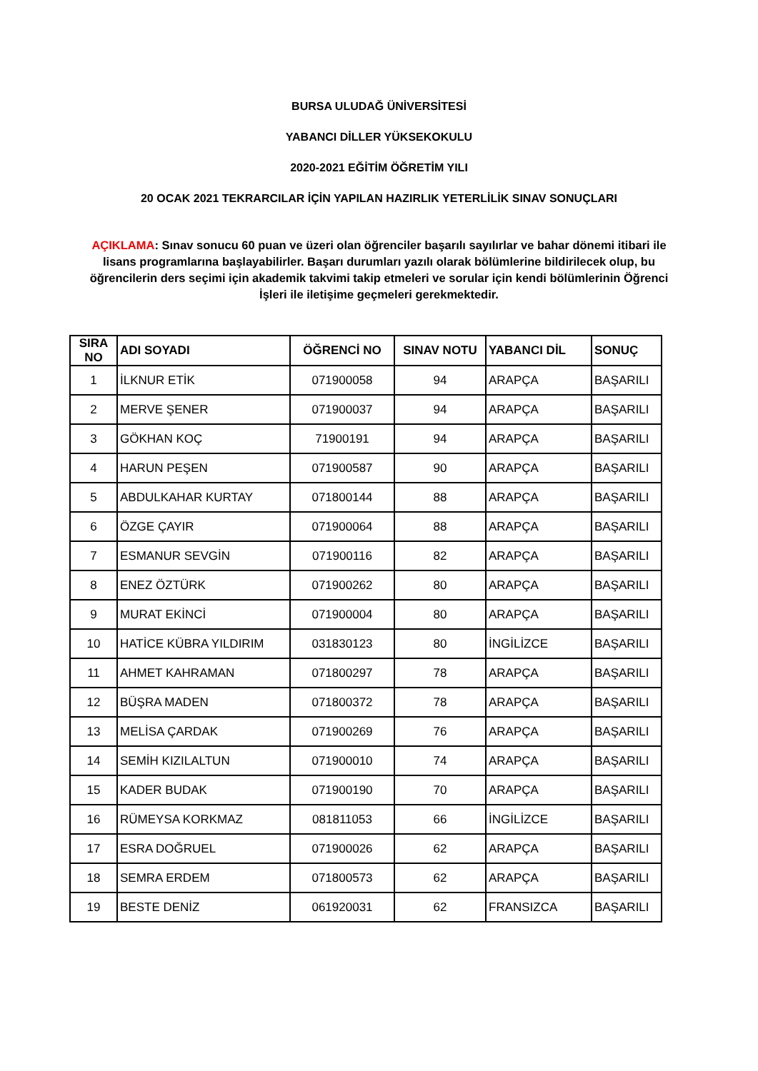BURSA ULUDAĞ ÜNİVERSİTESİ
YABANCI DİLLER YÜKSEKOKULU
2020-2021 EĞİTİM ÖĞRETİM YILI
20 OCAK 2021 TEKRARCILAR İÇİN YAPILAN HAZIRLIK YETERLİLİK SINAV SONUÇLARI
AÇIKLAMA: Sınav sonucu 60 puan ve üzeri olan öğrenciler başarılı sayılırlar ve bahar dönemi itibari ile lisans programlarına başlayabilirler. Başarı durumları yazılı olarak bölümlerine bildirilecek olup, bu öğrencilerin ders seçimi için akademik takvimi takip etmeleri ve sorular için kendi bölümlerinin Öğrenci İşleri ile iletişime geçmeleri gerekmektedir.
| SIRA NO | ADI SOYADI | ÖĞRENCİ NO | SINAV NOTU | YABANCI DİL | SONUÇ |
| --- | --- | --- | --- | --- | --- |
| 1 | İLKNUR ETİK | 071900058 | 94 | ARAPÇA | BAŞARILI |
| 2 | MERVE ŞENER | 071900037 | 94 | ARAPÇA | BAŞARILI |
| 3 | GÖKHAN KOÇ | 71900191 | 94 | ARAPÇA | BAŞARILI |
| 4 | HARUN PEŞEN | 071900587 | 90 | ARAPÇA | BAŞARILI |
| 5 | ABDULKAHAR KURTAY | 071800144 | 88 | ARAPÇA | BAŞARILI |
| 6 | ÖZGE ÇAYIR | 071900064 | 88 | ARAPÇA | BAŞARILI |
| 7 | ESMANUR SEVGİN | 071900116 | 82 | ARAPÇA | BAŞARILI |
| 8 | ENEZ ÖZTÜRK | 071900262 | 80 | ARAPÇA | BAŞARILI |
| 9 | MURAT EKİNCİ | 071900004 | 80 | ARAPÇA | BAŞARILI |
| 10 | HATİCE KÜBRA YILDIRIM | 031830123 | 80 | İNGİLİZCE | BAŞARILI |
| 11 | AHMET KAHRAMAN | 071800297 | 78 | ARAPÇA | BAŞARILI |
| 12 | BÜŞRA MADEN | 071800372 | 78 | ARAPÇA | BAŞARILI |
| 13 | MELİSA ÇARDAK | 071900269 | 76 | ARAPÇA | BAŞARILI |
| 14 | SEMİH KIZILALTUN | 071900010 | 74 | ARAPÇA | BAŞARILI |
| 15 | KADER BUDAK | 071900190 | 70 | ARAPÇA | BAŞARILI |
| 16 | RÜMEYSA KORKMAZ | 081811053 | 66 | İNGİLİZCE | BAŞARILI |
| 17 | ESRA DOĞRUEL | 071900026 | 62 | ARAPÇA | BAŞARILI |
| 18 | SEMRA ERDEM | 071800573 | 62 | ARAPÇA | BAŞARILI |
| 19 | BESTE DENİZ | 061920031 | 62 | FRANSIZCA | BAŞARILI |